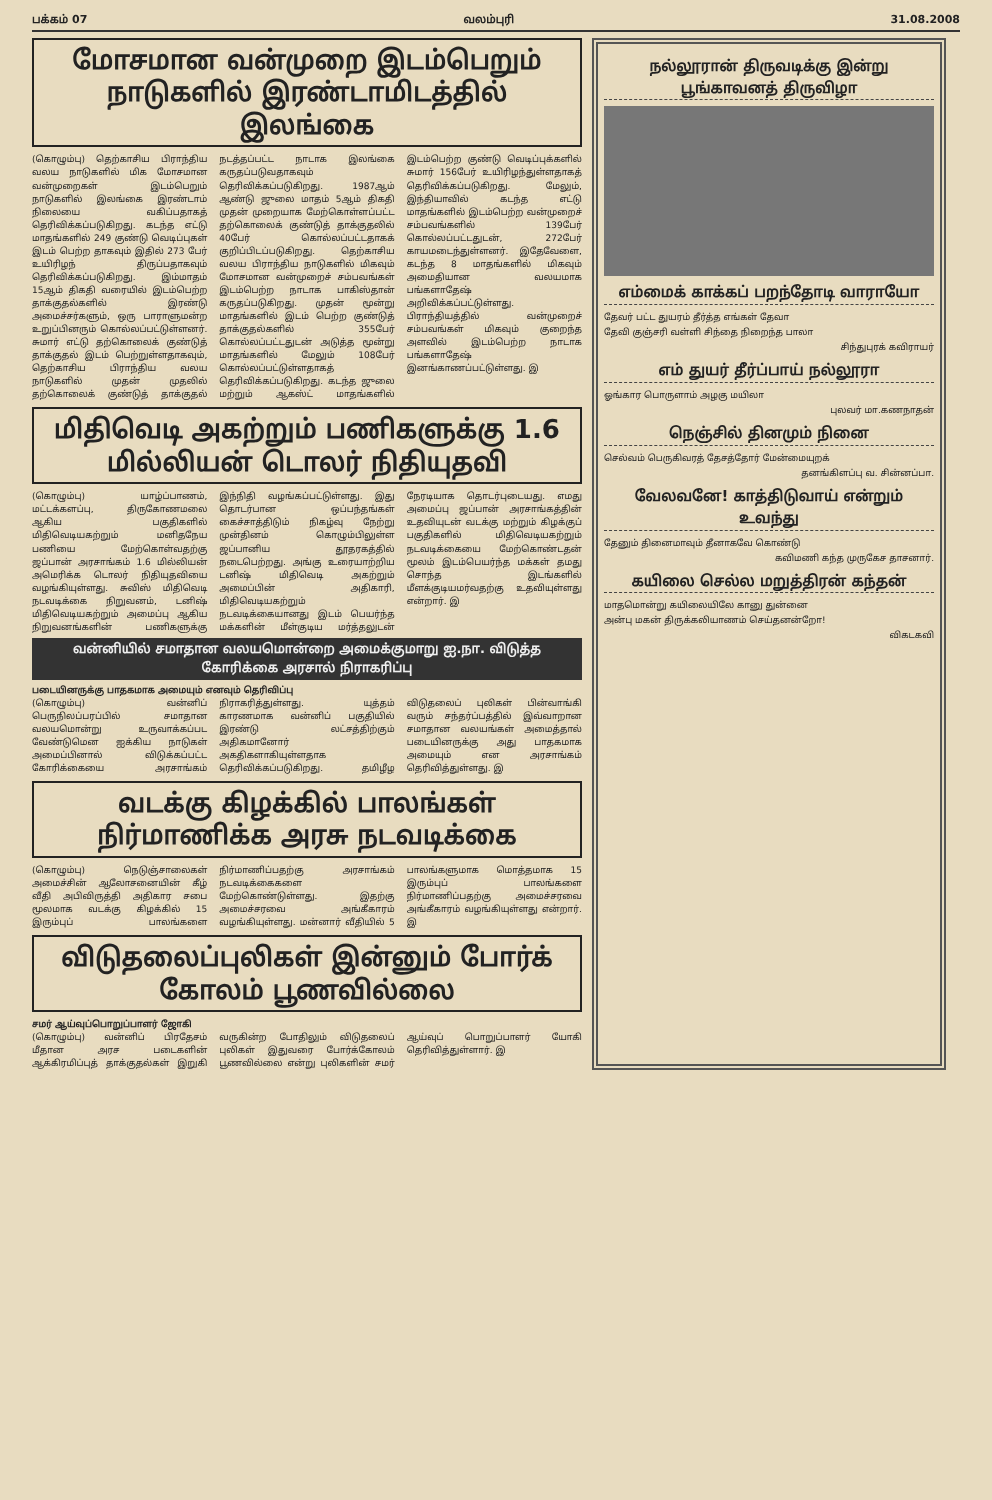பக்கம் 07 வலம்புரி 31.08.2008
மோசமான வன்முறை இடம்பெறும் நாடுகளில் இரண்டாமிடத்தில் இலங்கை
(கொழும்பு) தெற்காசிய பிராந்திய வலய நாடுகளில் மிக மோசமான வன்முறைகள் இடம்பெறும் நாடுகளில் இலங்கை இரண்டாம் நிலையை வகிப்பதாகத் தெரிவிக்கப்படுகிறது. கடந்த எட்டு மாதங்களில் 249 குண்டு வெடிப்புகள் இடம் பெற்ற தாகவும் இதில் 273 பேர் உயிரிழந் திருப்பதாகவும் தெரிவிக்கப்படுகிறது. இம்மாதம் 15ஆம் திகதி வரையில் இடம்பெற்ற தாக்குதல்களில் இரண்டு அமைச்சர்களும், ஒரு பாராளுமன்ற உறுப்பினரும் கொல்லப்பட்டுள்ளனர். சுமார் எட்டு தற்கொலைக் குண்டுத் தாக்குதல் இடம் பெற்றுள்ளதாகவும், தெற்காசிய பிராந்திய வலய நாடுகளில் முதன் முதலில் தற்கொலைக் குண்டுத் தாக்குதல் நடத்தப்பட்ட நாடாக இலங்கை கருதப்படுவதாகவும் தெரிவிக்கப்படுகிறது. 1987ஆம் ஆண்டு ஜுலை மாதம் 5ஆம் திகதி முதன் முறையாக மேற்கொள்ளப்பட்ட தற்கொலைக் குண்டுத் தாக்குதலில் 40பேர் கொல்லப்பட்டதாகக் குறிப்பிடப்படுகிறது. தெற்காசிய வலய பிராந்திய நாடுகளில் மிகவும் மோசமான வன்முறைச் சம்பவங்கள் இடம்பெற்ற நாடாக பாகிஸ்தான் கருதப்படுகிறது. முதன் மூன்று மாதங்களில் இடம் பெற்ற குண்டுத் தாக்குதல்களில் 355பேர் கொல்லப்பட்டதுடன் அடுத்த மூன்று மாதங்களில் மேலும் 108பேர் கொல்லப்பட்டுள்ளதாகத் தெரிவிக்கப்படுகிறது. கடந்த ஜுலை மற்றும் ஆகஸ்ட் மாதங்களில் இடம்பெற்ற குண்டு வெடிப்புக்களில் சுமார் 156பேர் உயிரிழந்துள்ளதாகத் தெரிவிக்கப்படுகிறது. மேலும், இந்தியாவில் கடந்த எட்டு மாதங்களில் இடம்பெற்ற வன்முறைச் சம்பவங்களில் 139பேர் கொல்லப்பட்டதுடன், 272பேர் காயமடைந்துள்ளனர். இதேவேளை, கடந்த 8 மாதங்களில் மிகவும் அமைதியான வலயமாக பங்களாதேஷ் அறிவிக்கப்பட்டுள்ளது. பிராந்தியத்தில் வன்முறைச் சம்பவங்கள் மிகவும் குறைந்த அளவில் இடம்பெற்ற நாடாக பங்களாதேஷ் இனங்காணப்பட்டுள்ளது. இ
மிதிவெடி அகற்றும் பணிகளுக்கு 1.6 மில்லியன் டொலர் நிதியுதவி
(கொழும்பு) யாழ்ப்பாணம், மட்டக்களப்பு, திருகோணமலை ஆகிய பகுதிகளில் மிதிவெடியகற்றும் மனிதநேய பணியை மேற்கொள்வதற்கு ஜப்பான் அரசாங்கம் 1.6 மில்லியன் அமெரிக்க டொலர் நிதியுதவியை வழங்கியுள்ளது. சுவிஸ் மிதிவெடி நடவடிக்கை நிறுவனம், டனிஷ் மிதிவெடியகற்றும் அமைப்பு ஆகிய நிறுவனங்களின் பணிகளுக்கு இந்நிதி வழங்கப்பட்டுள்ளது. இது தொடர்பான ஒப்பந்தங்கள் கைச்சாத்திடும் நிகழ்வு நேற்று முன்தினம் கொழும்பிலுள்ள ஜப்பானிய தூதரகத்தில் நடைபெற்றது. அங்கு உரையாற்றிய டனிஷ் மிதிவெடி அகற்றும் அமைப்பின் அதிகாரி, மிதிவெடியகற்றும் நடவடிக்கையானது இடம் பெயர்ந்த மக்களின் மீள்குடிய மர்த்தலுடன் நேரடியாக தொடர்புடையது. எமது அமைப்பு ஜப்பான் அரசாங்கத்தின் உதவியுடன் வடக்கு மற்றும் கிழக்குப் பகுதிகளில் மிதிவெடியகற்றும் நடவடிக்கையை மேற்கொண்டதன் மூலம் இடம்பெயர்ந்த மக்கள் தமது சொந்த இடங்களில் மீளக்குடியமர்வதற்கு உதவியுள்ளது என்றார். இ
வன்னியில் சமாதான வலயமொன்றை அமைக்குமாறு ஐ.நா. விடுத்த கோரிக்கை அரசால் நிராகரிப்பு
படையினருக்கு பாதகமாக அமையும் எனவும் தெரிவிப்பு
(கொழும்பு) வன்னிப் பெருநிலப்பரப்பில் சமாதான வலயமொன்று உருவாக்கப்பட வேண்டுமென ஐக்கிய நாடுகள் அமைப்பினால் விடுக்கப்பட்ட கோரிக்கையை அரசாங்கம் நிராகரித்துள்ளது. யுத்தம் காரணமாக வன்னிப் பகுதியில் இரண்டு லட்சத்திற்கும் அதிகமானோர் அகதிகளாகியுள்ளதாக தெரிவிக்கப்படுகிறது. தமிழீழ விடுதலைப் புலிகள் பின்வாங்கி வரும் சந்தர்ப்பத்தில் இவ்வாறான சமாதான வலயங்கள் அமைத்தால் படையினருக்கு அது பாதகமாக அமையும் என அரசாங்கம் தெரிவித்துள்ளது. இ
வடக்கு கிழக்கில் பாலங்கள் நிர்மாணிக்க அரசு நடவடிக்கை
(கொழும்பு) நெடுஞ்சாலைகள் அமைச்சின் ஆலோசனையின் கீழ் வீதி அபிவிருத்தி அதிகார சபை மூலமாக வடக்கு கிழக்கில் 15 இரும்புப் பாலங்களை நிர்மாணிப்பதற்கு அரசாங்கம் நடவடிக்கைகளை மேற்கொண்டுள்ளது. இதற்கு அமைச்சரவை அங்கீகாரம் வழங்கியுள்ளது. மன்னார் வீதியில் 5 பாலங்களுமாக மொத்தமாக 15 இரும்புப் பாலங்களை நிர்மாணிப்பதற்கு அமைச்சரவை அங்கீகாரம் வழங்கியுள்ளது என்றார். இ
விடுதலைப்புலிகள் இன்னும் போர்க் கோலம் பூணவில்லை
சமர் ஆய்வுப்பொறுப்பாளர் ஜோகி
(கொழும்பு) வன்னிப் பிரதேசம் மீதான அரச படைகளின் ஆக்கிரமிப்புத் தாக்குதல்கள் இறுகி வருகின்ற போதிலும் விடுதலைப் புலிகள் இதுவரை போர்க்கோலம் பூணவில்லை என்று புலிகளின் சமர் ஆய்வுப் பொறுப்பாளர் யோகி தெரிவித்துள்ளார். இ
நல்லூரான் திருவடிக்கு இன்று பூங்காவனத் திருவிழா
எம்மைக் காக்கப் பறந்தோடி வாராயோ
தேவர் பட்ட துயரம் தீர்த்த எங்கள் தேவா
தேவி குஞ்சரி வள்ளி சிந்தை நிறைந்த பாலா
சிந்துபுரக் கவிராயர்
எம் துயர் தீர்ப்பாய் நல்லூரா
ஓங்கார பொருளாம் அழகு மயிலா
புலவர் மா.கணநாதன்
நெஞ்சில் தினமும் நினை
செல்வம் பெருகிவரத் தேசத்தோர் மேன்மையுறக்
தனங்கிளப்பு வ. சின்னப்பா.
வேலவனே! காத்திடுவாய் என்றும் உவந்து
தேனும் தினைமாவும் தீனாகவே கொண்டு
கவிமணி கந்த முருகேச தாசனார்.
கயிலை செல்ல மறுத்திரன் கந்தன்
மாதமொன்று கயிலையிலே கானு துன்னை
அன்பு மகன் திருக்கலியாணம் செய்தனன்றோ!
விகடகவி